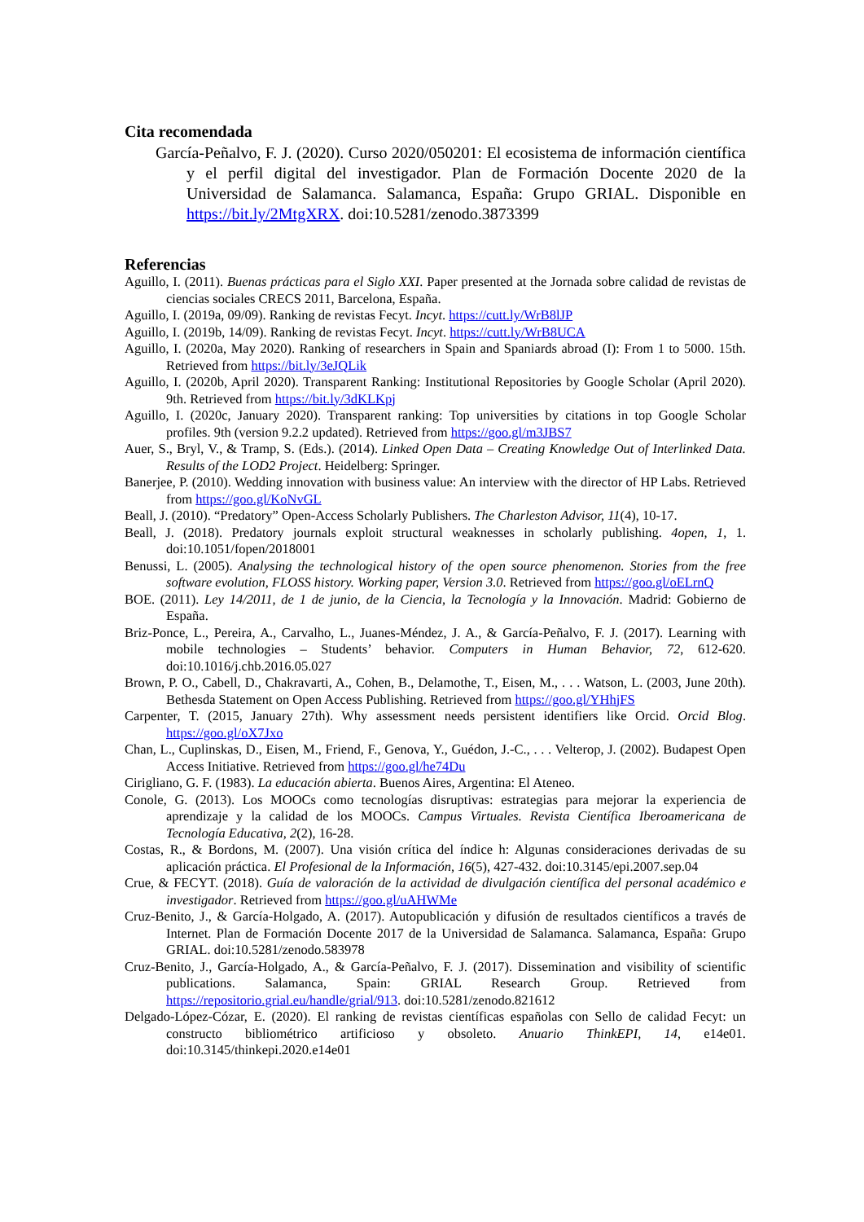Cita recomendada
García-Peñalvo, F. J. (2020). Curso 2020/050201: El ecosistema de información científica y el perfil digital del investigador. Plan de Formación Docente 2020 de la Universidad de Salamanca. Salamanca, España: Grupo GRIAL. Disponible en https://bit.ly/2MtgXRX. doi:10.5281/zenodo.3873399
Referencias
Aguillo, I. (2011). Buenas prácticas para el Siglo XXI. Paper presented at the Jornada sobre calidad de revistas de ciencias sociales CRECS 2011, Barcelona, España.
Aguillo, I. (2019a, 09/09). Ranking de revistas Fecyt. Incyt. https://cutt.ly/WrB8lJP
Aguillo, I. (2019b, 14/09). Ranking de revistas Fecyt. Incyt. https://cutt.ly/WrB8UCA
Aguillo, I. (2020a, May 2020). Ranking of researchers in Spain and Spaniards abroad (I): From 1 to 5000. 15th. Retrieved from https://bit.ly/3eJQLik
Aguillo, I. (2020b, April 2020). Transparent Ranking: Institutional Repositories by Google Scholar (April 2020). 9th. Retrieved from https://bit.ly/3dKLKpj
Aguillo, I. (2020c, January 2020). Transparent ranking: Top universities by citations in top Google Scholar profiles. 9th (version 9.2.2 updated). Retrieved from https://goo.gl/m3JBS7
Auer, S., Bryl, V., & Tramp, S. (Eds.). (2014). Linked Open Data – Creating Knowledge Out of Interlinked Data. Results of the LOD2 Project. Heidelberg: Springer.
Banerjee, P. (2010). Wedding innovation with business value: An interview with the director of HP Labs. Retrieved from https://goo.gl/KoNvGL
Beall, J. (2010). “Predatory” Open-Access Scholarly Publishers. The Charleston Advisor, 11(4), 10-17.
Beall, J. (2018). Predatory journals exploit structural weaknesses in scholarly publishing. 4open, 1, 1. doi:10.1051/fopen/2018001
Benussi, L. (2005). Analysing the technological history of the open source phenomenon. Stories from the free software evolution, FLOSS history. Working paper, Version 3.0. Retrieved from https://goo.gl/oELrnQ
BOE. (2011). Ley 14/2011, de 1 de junio, de la Ciencia, la Tecnología y la Innovación. Madrid: Gobierno de España.
Briz-Ponce, L., Pereira, A., Carvalho, L., Juanes-Méndez, J. A., & García-Peñalvo, F. J. (2017). Learning with mobile technologies – Students’ behavior. Computers in Human Behavior, 72, 612-620. doi:10.1016/j.chb.2016.05.027
Brown, P. O., Cabell, D., Chakravarti, A., Cohen, B., Delamothe, T., Eisen, M., . . . Watson, L. (2003, June 20th). Bethesda Statement on Open Access Publishing. Retrieved from https://goo.gl/YHhjFS
Carpenter, T. (2015, January 27th). Why assessment needs persistent identifiers like Orcid. Orcid Blog. https://goo.gl/oX7Jxo
Chan, L., Cuplinskas, D., Eisen, M., Friend, F., Genova, Y., Guédon, J.-C., . . . Velterop, J. (2002). Budapest Open Access Initiative. Retrieved from https://goo.gl/he74Du
Cirigliano, G. F. (1983). La educación abierta. Buenos Aires, Argentina: El Ateneo.
Conole, G. (2013). Los MOOCs como tecnologías disruptivas: estrategias para mejorar la experiencia de aprendizaje y la calidad de los MOOCs. Campus Virtuales. Revista Científica Iberoamericana de Tecnología Educativa, 2(2), 16-28.
Costas, R., & Bordons, M. (2007). Una visión crítica del índice h: Algunas consideraciones derivadas de su aplicación práctica. El Profesional de la Información, 16(5), 427-432. doi:10.3145/epi.2007.sep.04
Crue, & FECYT. (2018). Guía de valoración de la actividad de divulgación científica del personal académico e investigador. Retrieved from https://goo.gl/uAHWMe
Cruz-Benito, J., & García-Holgado, A. (2017). Autopublicación y difusión de resultados científicos a través de Internet. Plan de Formación Docente 2017 de la Universidad de Salamanca. Salamanca, España: Grupo GRIAL. doi:10.5281/zenodo.583978
Cruz-Benito, J., García-Holgado, A., & García-Peñalvo, F. J. (2017). Dissemination and visibility of scientific publications. Salamanca, Spain: GRIAL Research Group. Retrieved from https://repositorio.grial.eu/handle/grial/913. doi:10.5281/zenodo.821612
Delgado-López-Cózar, E. (2020). El ranking de revistas científicas españolas con Sello de calidad Fecyt: un constructo bibliométrico artificioso y obsoleto. Anuario ThinkEPI, 14, e14e01. doi:10.3145/thinkepi.2020.e14e01